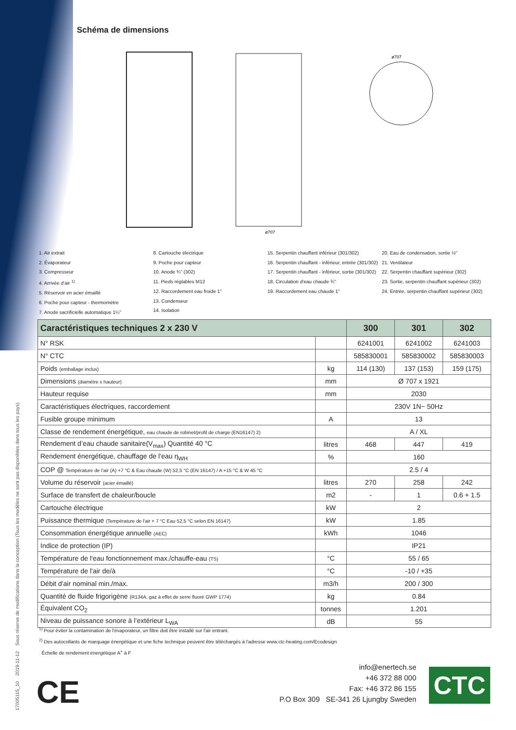17005115_10 2019-11-12 Sous réserve de modifications dans la conception (Tous les modèles ne sont pas disponibles dans tous les pays)
Schéma de dimensions
ø707
ø707
1. Air extrait
2. Évaporateur
3. Compresseur
4. Arrivée d’air <sup>1)</sup>
5. Réservoir en acier émaillé
6. Poche pour capteur - thermomètre
7. Anode sacrificielle automatique 1¼"
8. Cartouche électrique
9. Poche pour capteur
10. Anode ¾" (302)
11. Pieds réglables M12
12. Raccordement eau froide 1"
13. Condenseur
14. Isolation
15. Serpentin chauffant inférieur (301/302)
16. Serpentin chauffant - inférieur, entrée (301/302)
17. Serpentin chauffant - inférieur, sortie (301/302)
18. Circulation d'eau chaude ¾"
19. Raccordement eau chaude 1"
20. Eau de condensation, sortie ½"
21. Ventilateur
22. Serpentin chauffant supérieur (302)
23. Sortie, serpentin chauffant supérieur (302)
24. Entrée, serpentin chauffant supérieur (302)
| Caractéristiques techniques 2 x 230 V | | 300 | 301 | 302 |
| --- | --- | --- | --- | --- |
| N° RSK | | 6241001 | 6241002 | 6241003 |
| N° CTC | | 585830001 | 585830002 | 585830003 |
| Poids (emballage inclus) | kg | 114 (130) | 137 (153) | 159 (175) |
| Dimensions (diamètre x hauteur) | mm | Ø 707 x 1921 | | |
| Hauteur requise | mm | 2030 | | |
| Caractéristiques électriques, raccordement | | 230V 1N~ 50Hz | | |
| Fusible groupe minimum | A | 13 | | |
| Classe de rendement énergétique, eau chaude de robinet/profil de charge (EN16147) 2) | | A / XL | | |
| Rendement d’eau chaude sanitaire(V<sub>max</sub>) Quantité 40 °C | litres | 468 | 447 | 419 |
| Rendement énergétique, chauffage de l'eau η<sub>WH</sub> | % | 160 | | |
| COP @ Température de l’air (A) +7 °C & Eau chaude (W) 52,5 °C (EN 16147) / A +15 °C & W 45 °C | | 2.5 / 4 | | |
| Volume du réservoir (acier émaillé) | litres | 270 | 258 | 242 |
| Surface de transfert de chaleur/boucle | m2 | - | 1 | 0.6 + 1.5 |
| Cartouche électrique | kW | 2 | | |
| Puissance thermique (Température de l'air + 7 °C Eau 52,5 °C selon EN 16147) | kW | 1.85 | | |
| Consommation énergétique annuelle (AEC) | kWh | 1046 | | |
| Indice de protection (IP) | | IP21 | | |
| Température de l'eau fonctionnement max./chauffe-eau (TS) | °C | 55 / 65 | | |
| Température de l'air de/à | °C | -10 / +35 | | |
| Débit d'air nominal min./max. | m3/h | 200 / 300 | | |
| Quantité de fluide frigorigène (R134A, gaz à effet de serre fluoré GWP 1774) | kg | 0.84 | | |
| Équivalent CO<sub>2</sub> | tonnes | 1.201 | | |
| Niveau de puissance sonore à l’extérieur L<sub>WA</sub> | dB | 55 | | |
<sup>1)</sup> Pour éviter la contamination de l'évaporateur, un filtre doit être installé sur l'air entrant.
<sup>2)</sup> Des autocollants de marquage énergétique et une fiche technique peuvent être téléchargés à l'adresse www.ctc-heating.com/Ecodesign
Échelle de rendement énergétique A<sup>+</sup> à F
CE
info@enertech.se
+46 372 88 000
Fax: +46 372 86 155
P.O Box 309 SE-341 26 Ljungby Sweden
CTC